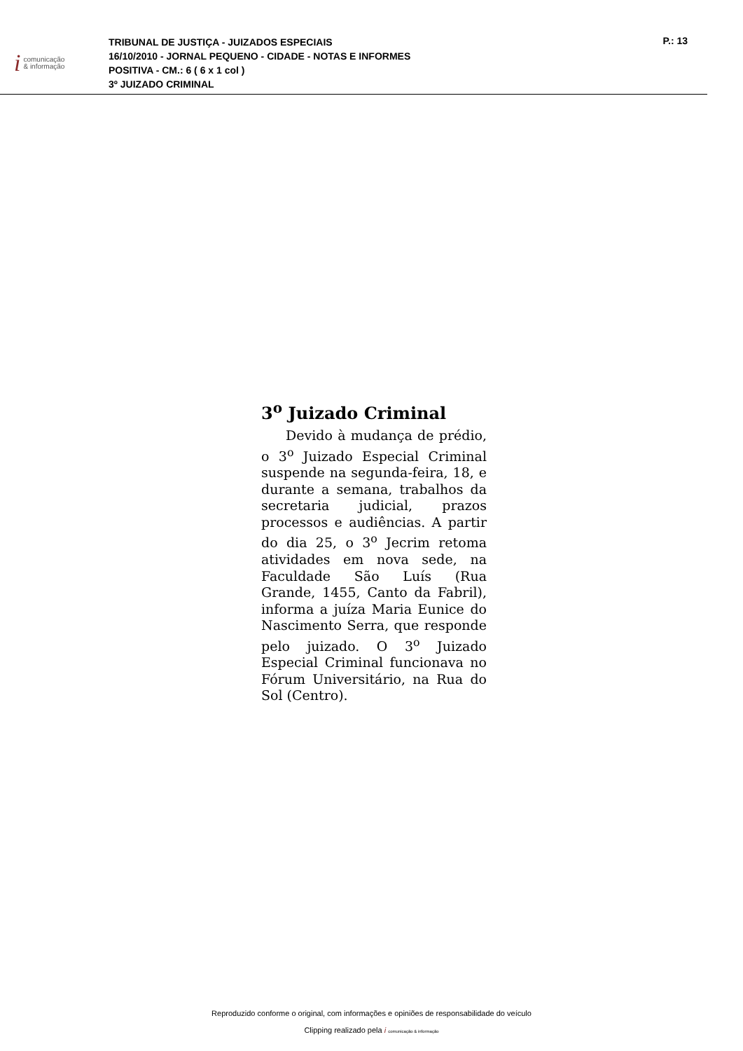icomunicação
& informação
TRIBUNAL DE JUSTIÇA - JUIZADOS ESPECIAIS
16/10/2010 - JORNAL PEQUENO - CIDADE - NOTAS E INFORMES
POSITIVA - CM.: 6 ( 6 x 1 col )
3º JUIZADO CRIMINAL
P.: 13
3<sup>o</sup> Juizado Criminal
Devido à mudança de prédio, o 3<sup>o</sup> Juizado Especial Criminal suspende na segunda-feira, 18, e durante a semana, trabalhos da secretaria judicial, prazos processos e audiências. A partir do dia 25, o 3<sup>o</sup> Jecrim retoma atividades em nova sede, na Faculdade São Luís (Rua Grande, 1455, Canto da Fabril), informa a juíza Maria Eunice do Nascimento Serra, que responde pelo juizado. O 3<sup>o</sup> Juizado Especial Criminal funcionava no Fórum Universitário, na Rua do Sol (Centro).
Reproduzido conforme o original, com informações e opiniões de responsabilidade do veículo
Clipping realizado pela i comunicação & informação